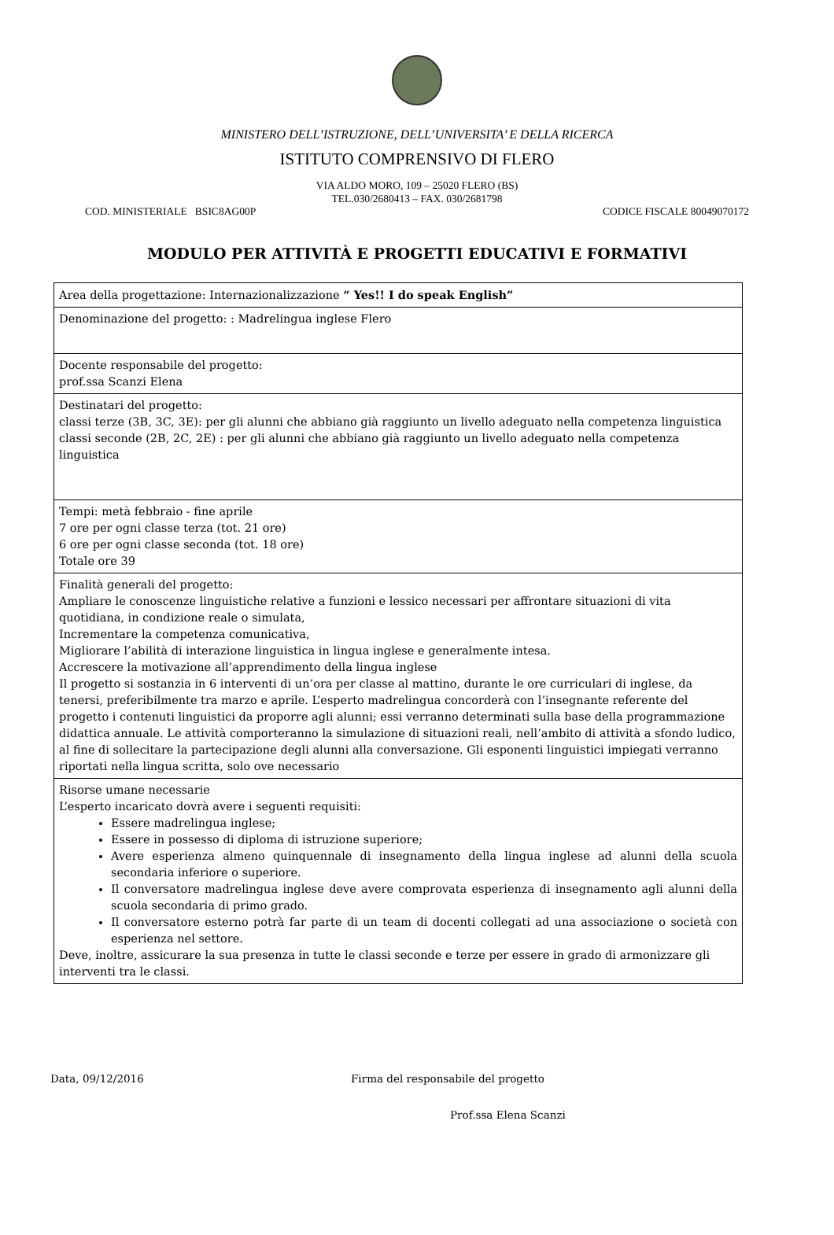MINISTERO DELL’ISTRUZIONE, DELL’UNIVERSITA’ E DELLA RICERCA
ISTITUTO COMPRENSIVO DI FLERO
VIA ALDO MORO, 109 – 25020 FLERO (BS)
TEL.030/2680413 – FAX. 030/2681798
COD. MINISTERIALE BSIC8AG00P CODICE FISCALE 80049070172
MODULO PER ATTIVITÀ E PROGETTI EDUCATIVI E FORMATIVI
| Area della progettazione: Internazionalizzazione “ Yes!! I do speak English” |
| Denominazione del progetto: : Madrelingua inglese Flero |
| Docente responsabile del progetto: prof.ssa Scanzi Elena |
| Destinatari del progetto: classi terze (3B, 3C, 3E): per gli alunni che abbiano già raggiunto un livello adeguato nella competenza linguistica classi seconde (2B, 2C, 2E) : per gli alunni che abbiano già raggiunto un livello adeguato nella competenza linguistica |
| Tempi: metà febbraio - fine aprile 7 ore per ogni classe terza (tot. 21 ore) 6 ore per ogni classe seconda (tot. 18 ore) Totale ore 39 |
| Finalità generali del progetto: Ampliare le conoscenze linguistiche relative a funzioni e lessico necessari per affrontare situazioni di vita quotidiana, in condizione reale o simulata, Incrementare la competenza comunicativa, Migliorare l’abilità di interazione linguistica in lingua inglese e generalmente intesa. Accrescere la motivazione all’apprendimento della lingua inglese Il progetto si sostanzia in 6 interventi di un’ora per classe al mattino, durante le ore curriculari di inglese, da tenersi, preferibilmente tra marzo e aprile. L’esperto madrelingua concorderà con l’insegnante referente del progetto i contenuti linguistici da proporre agli alunni; essi verranno determinati sulla base della programmazione didattica annuale. Le attività comporteranno la simulazione di situazioni reali, nell’ambito di attività a sfondo ludico, al fine di sollecitare la partecipazione degli alunni alla conversazione. Gli esponenti linguistici impiegati verranno riportati nella lingua scritta, solo ove necessario |
| Risorse umane necessarie L’esperto incaricato dovrà avere i seguenti requisiti: Essere madrelingua inglese; Essere in possesso di diploma di istruzione superiore; Avere esperienza almeno quinquennale di insegnamento della lingua inglese ad alunni della scuola secondaria inferiore o superiore. Il conversatore madrelingua inglese deve avere comprovata esperienza di insegnamento agli alunni della scuola secondaria di primo grado. Il conversatore esterno potrà far parte di un team di docenti collegati ad una associazione o società con esperienza nel settore. Deve, inoltre, assicurare la sua presenza in tutte le classi seconde e terze per essere in grado di armonizzare gli interventi tra le classi. |
Data, 09/12/2016 Firma del responsabile del progetto
Prof.ssa Elena Scanzi